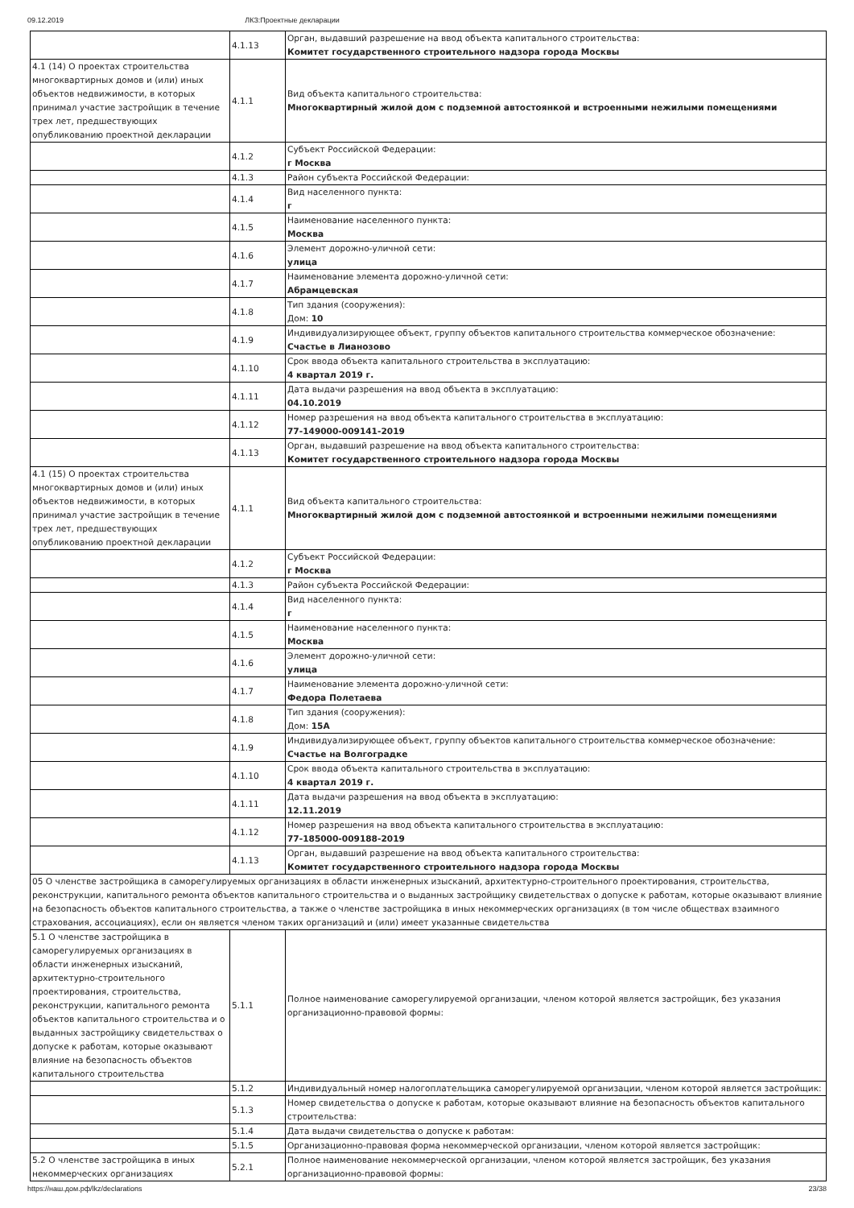09.12.2019 ЛКЗ:Проектные декларации
| | 4.1.13 | Орган, выдавший разрешение на ввод объекта капитального строительства: Комитет государственного строительного надзора города Москвы |
| 4.1 (14) О проектах строительства многоквартирных домов и (или) иных объектов недвижимости, в которых принимал участие застройщик в течение трех лет, предшествующих опубликованию проектной декларации | 4.1.1 | Вид объекта капитального строительства: Многоквартирный жилой дом с подземной автостоянкой и встроенными нежилыми помещениями |
| | 4.1.2 | Субъект Российской Федерации: г Москва |
| | 4.1.3 | Район субъекта Российской Федерации: |
| | 4.1.4 | Вид населенного пункта: г |
| | 4.1.5 | Наименование населенного пункта: Москва |
| | 4.1.6 | Элемент дорожно-уличной сети: улица |
| | 4.1.7 | Наименование элемента дорожно-уличной сети: Абрамцевская |
| | 4.1.8 | Тип здания (сооружения): Дом: 10 |
| | 4.1.9 | Индивидуализирующее объект, группу объектов капитального строительства коммерческое обозначение: Счастье в Лианозово |
| | 4.1.10 | Срок ввода объекта капитального строительства в эксплуатацию: 4 квартал 2019 г. |
| | 4.1.11 | Дата выдачи разрешения на ввод объекта в эксплуатацию: 04.10.2019 |
| | 4.1.12 | Номер разрешения на ввод объекта капитального строительства в эксплуатацию: 77-149000-009141-2019 |
| | 4.1.13 | Орган, выдавший разрешение на ввод объекта капитального строительства: Комитет государственного строительного надзора города Москвы |
| 4.1 (15) О проектах строительства многоквартирных домов и (или) иных объектов недвижимости, в которых принимал участие застройщик в течение трех лет, предшествующих опубликованию проектной декларации | 4.1.1 | Вид объекта капитального строительства: Многоквартирный жилой дом с подземной автостоянкой и встроенными нежилыми помещениями |
| | 4.1.2 | Субъект Российской Федерации: г Москва |
| | 4.1.3 | Район субъекта Российской Федерации: |
| | 4.1.4 | Вид населенного пункта: г |
| | 4.1.5 | Наименование населенного пункта: Москва |
| | 4.1.6 | Элемент дорожно-уличной сети: улица |
| | 4.1.7 | Наименование элемента дорожно-уличной сети: Федора Полетаева |
| | 4.1.8 | Тип здания (сооружения): Дом: 15А |
| | 4.1.9 | Индивидуализирующее объект, группу объектов капитального строительства коммерческое обозначение: Счастье на Волгоградке |
| | 4.1.10 | Срок ввода объекта капитального строительства в эксплуатацию: 4 квартал 2019 г. |
| | 4.1.11 | Дата выдачи разрешения на ввод объекта в эксплуатацию: 12.11.2019 |
| | 4.1.12 | Номер разрешения на ввод объекта капитального строительства в эксплуатацию: 77-185000-009188-2019 |
| | 4.1.13 | Орган, выдавший разрешение на ввод объекта капитального строительства: Комитет государственного строительного надзора города Москвы |
| 05 О членстве застройщика в саморегулируемых организациях в области инженерных изысканий, архитектурно-строительного проектирования, строительства, реконструкции, капитального ремонта объектов капитального строительства и о выданных застройщику свидетельствах о допуске к работам, которые оказывают влияние на безопасность объектов капитального строительства, а также о членстве застройщика в иных некоммерческих организациях (в том числе обществах взаимного страхования, ассоциациях), если он является членом таких организаций и (или) имеет указанные свидетельства | | |
| 5.1 О членстве застройщика в саморегулируемых организациях в области инженерных изысканий, архитектурно-строительного проектирования, строительства, реконструкции, капитального ремонта объектов капитального строительства и о выданных застройщику свидетельствах о допуске к работам, которые оказывают влияние на безопасность объектов капитального строительства | 5.1.1 | Полное наименование саморегулируемой организации, членом которой является застройщик, без указания организационно-правовой формы: |
| | 5.1.2 | Индивидуальный номер налогоплательщика саморегулируемой организации, членом которой является застройщик: |
| | 5.1.3 | Номер свидетельства о допуске к работам, которые оказывают влияние на безопасность объектов капитального строительства: |
| | 5.1.4 | Дата выдачи свидетельства о допуске к работам: |
| | 5.1.5 | Организационно-правовая форма некоммерческой организации, членом которой является застройщик: |
| 5.2 О членстве застройщика в иных некоммерческих организациях | 5.2.1 | Полное наименование некоммерческой организации, членом которой является застройщик, без указания организационно-правовой формы: |
https://наш.дом.рф/lkz/declarations 23/38